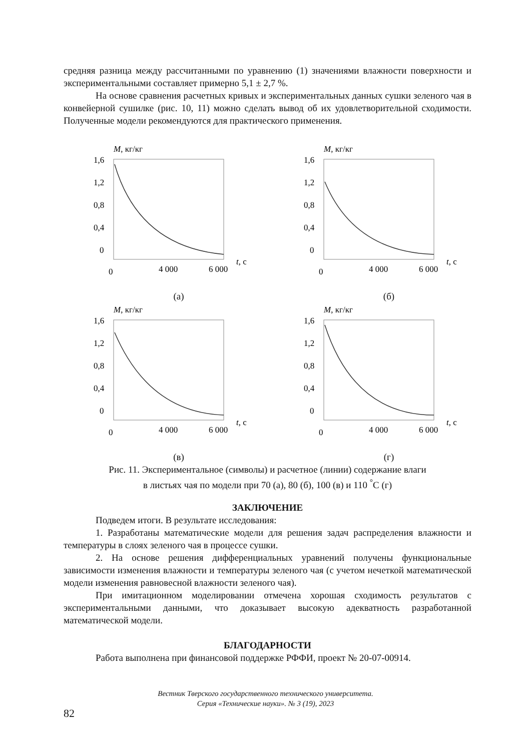средняя разница между рассчитанными по уравнению (1) значениями влажности поверхности и экспериментальными составляет примерно 5,1 ± 2,7 %.
На основе сравнения расчетных кривых и экспериментальных данных сушки зеленого чая в конвейерной сушилке (рис. 10, 11) можно сделать вывод об их удовлетворительной сходимости. Полученные модели рекомендуются для практического применения.
M, кг/кг
1,6
1,2
0,8
0,4
0
0
4 000
6 000
t, с
(а)
M, кг/кг
1,6
1,2
0,8
0,4
0
0
4 000
6 000
t, с
(б)
M, кг/кг
1,6
1,2
0,8
0,4
0
0
4 000
6 000
t, с
(в)
M, кг/кг
1,6
1,2
0,8
0,4
0
0
4 000
6 000
t, с
(г)
Рис. 11. Экспериментальное (символы) и расчетное (линии) содержание влаги
в листьях чая по модели при 70 (а), 80 (б), 100 (в) и 110 <sup>°</sup>С (г)
ЗАКЛЮЧЕНИЕ
Подведем итоги. В результате исследования:
1. Разработаны математические модели для решения задач распределения влажности и температуры в слоях зеленого чая в процессе сушки.
2. На основе решения дифференциальных уравнений получены функциональные зависимости изменения влажности и температуры зеленого чая (с учетом нечеткой математической модели изменения равновесной влажности зеленого чая).
При имитационном моделировании отмечена хорошая сходимость результатов с экспериментальными данными, что доказывает высокую адекватность разработанной математической модели.
БЛАГОДАРНОСТИ
Работа выполнена при финансовой поддержке РФФИ, проект № 20-07-00914.
Вестник Тверского государственного технического университета.
Серия «Технические науки». № 3 (19), 2023
82